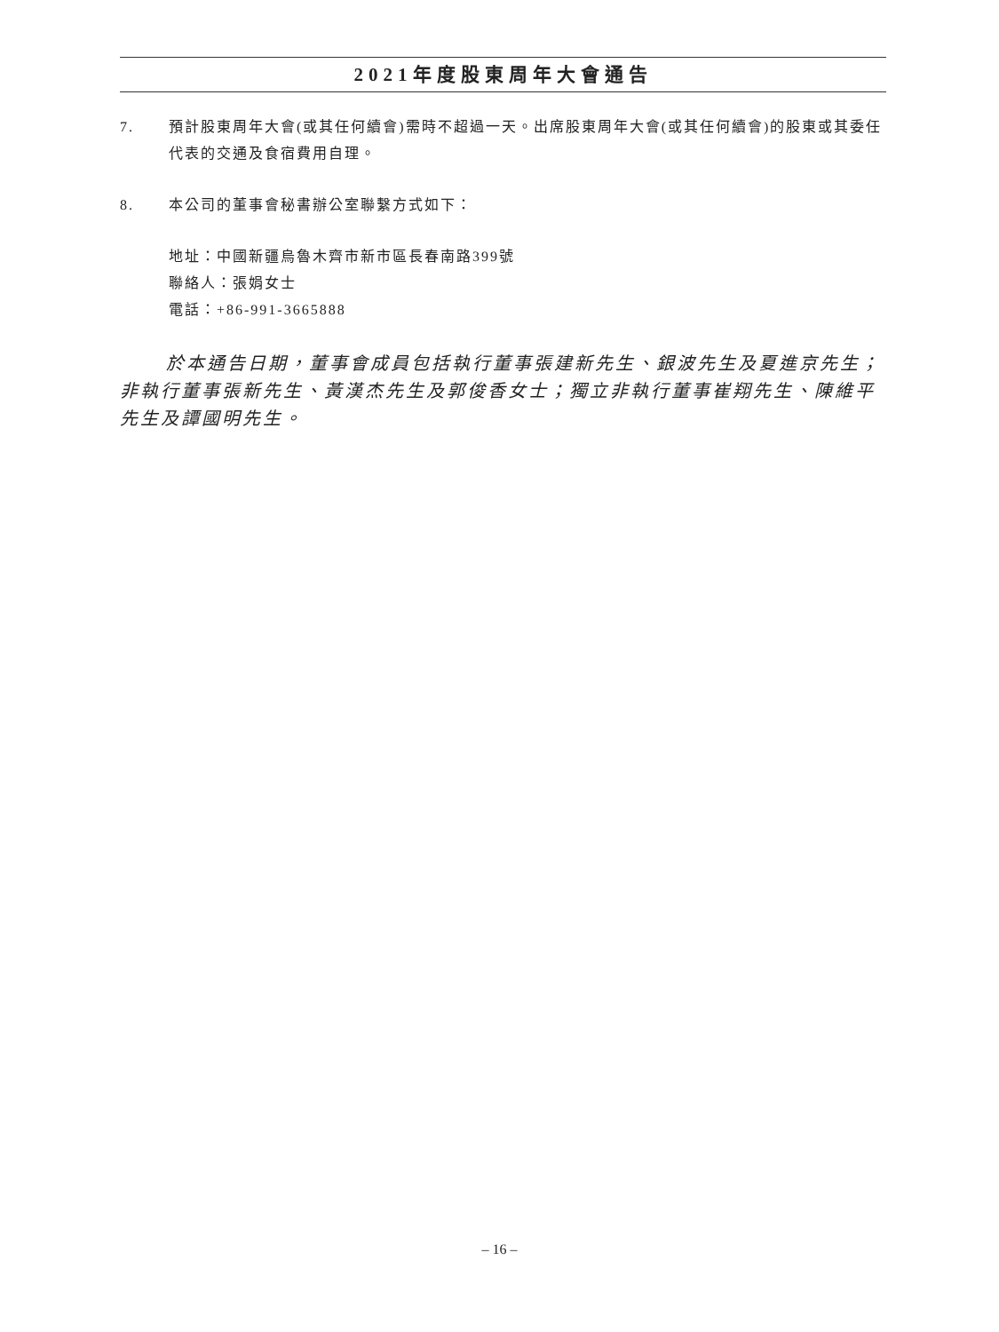2021年度股東周年大會通告
7. 預計股東周年大會(或其任何續會)需時不超過一天。出席股東周年大會(或其任何續會)的股東或其委任代表的交通及食宿費用自理。
8. 本公司的董事會秘書辦公室聯繫方式如下：
地址：中國新疆烏魯木齊市新市區長春南路399號
聯絡人：張娟女士
電話：+86-991-3665888
於本通告日期，董事會成員包括執行董事張建新先生、銀波先生及夏進京先生；非執行董事張新先生、黃漢杰先生及郭俊香女士；獨立非執行董事崔翔先生、陳維平先生及譚國明先生。
– 16 –